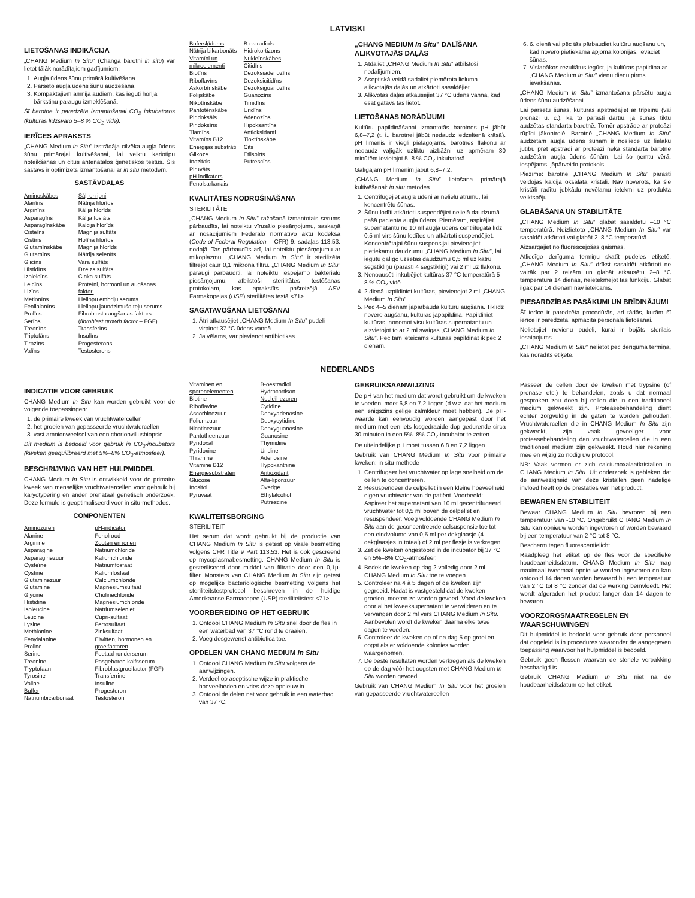LATVISKI
LIETOŠANAS INDIKĀCIJA
„CHANG Medium In Situ” (Changa barotni in situ) var lietot tālāk norādītajiem gadījumiem:
1. Augļa ūdens šūnu primārā kultivēšana.
2. Pārsēto augļa ūdens šūnu audzēšana.
3. Kompaktajiem amnija audiem, kas iegūti horija bārkstiņu paraugu izmeklēšanā.
Šī barotne ir paredzēta izmantošanai CO<sub>2</sub> inkubatoros (kultūras līdzsvaro 5–8 % CO<sub>2</sub> vidē).
IERĪCES APRAKSTS
„CHANG Medium In Situ” izstrādāja cilvēka augļa ūdens šūnu primārajai kultivēšanai, lai veiktu kariotipu noteikšanas un citus antenatālos ģenētiskos testus. Šīs sastāvs ir optimizēts izmantošanai ar in situ metodēm.
SASTĀVDAĻAS
| Aminoskābes Alanīns Arginīns Asparagīns Asparagīnskābe Cisteīns Cistīns Glutamīnskābe Glutamīns Glicīns Histidīns Izoleicīns Leicīns Lizīns Metionīns Fenilalanīns Prolīns Serīns Treonīns Triptofāns Tirozīns Valīns Bufersķīdums Nātrija bikarbonāts Vitamīni un mikroelementi Biotīns Riboflavīns Askorbīnskābe Folijskābe Nikotīnskābe Pantotēnskābe Piridoksāls Piridoksīns Tiamīns Vitamīns B12 Enerģijas substrāti Glikoze Inozitols Piruvāts pH indikators Fenolsarkanais | Sāļi un joni Nātrija hlorīds Kālija hlorīds Kālija fosfāts Kalcija hlorīds Magnija sulfāts Holīna hlorīds Magnija hlorīds Nātrija selenīts Vara sulfāts Dzelzs sulfāts Cinka sulfāts Proteīni, hormoni un augšanas faktori Liellopu embriju serums Liellopu jaundzimušo teļu serums Fibroblastu augšanas faktors ( fibroblast growth factor – FGF) Transferīns Insulīns Progesterons Testosterons B-estradiols Hidrokortizons Nukleīnskābes Citidīns Dezoksiadenozīns Dezoksicitidīns Dezoksiguanozīns Guanozīns Timidīns Uridīns Adenozīns Hipoksantīns Antioksidanti Tioktīnskābe Cits Etilspirts Putrescīns |
KVALITĀTES NODROŠINĀŠANA
STERILITĀTE
„CHANG Medium In Situ” ražošanā izmantotais serums pārbaudīts, lai noteiktu vīrusālo piesārņojumu, saskaņā ar nosacījumiem Federālo normatīvo aktu kodeksa (Code of Federal Regulation – CFR) 9. sadaļas 113.53. nodaļā. Tas pārbaudīts arī, lai noteiktu piesārņojumu ar mikoplazmu. „CHANG Medium In Situ” ir sterilizēta filtrējot caur 0,1 mikrona filtru. „CHANG Medium In Situ” paraugi pārbaudīti, lai noteiktu iespējamo baktēriālo piesārņojumu, atbilstoši sterilitātes testēšanas protokolam, kas aprakstīts pašreizējā ASV Farmakopejas (USP) sterilitātes testā <71>.
SAGATAVOŠANA LIETOŠANAI
1. Ātri atkausējiet „CHANG Medium In Situ” pudeli virpinot 37 °C ūdens vannā.
2. Ja vēlams, var pievienot antibiotikas.
„CHANG MEDIUM In Situ” DALĪŠANA ALIKVOTAJĀS DAĻĀS
1. Atdaliet „CHANG Medium In Situ” atbilstoši nodalījumiem.
2. Aseptiskā veidā sadaliet piemērota lieluma alikvotajās daļās un atkārtoti sasaldējiet.
3. Alikvotās daļas atkausējiet 37 °C ūdens vannā, kad esat gatavs tās lietot.
LIETOŠANAS NORĀDĪJUMI
Kultūru papildināšanai izmantotās barotnes pH jābūt 6,8–7,2 (t. i., barotnei jābūt nedaudz iedzeltenā krāsā). pH līmenis ir viegli pielāgojams, barotnes flakonu ar nedaudz vaļīgāk uzliktu aizbāžni uz apmēram 30 minūtēm ievietojot 5–8 % CO<sub>2</sub> inkubatorā.
Galīgajam pH līmenim jābūt 6,8–7,2.
„CHANG Medium In Situ” lietošana primārajā kultivēšanai: in situ metodes
1. Centrifugējiet augļa ūdeni ar nelielu ātrumu, lai koncentrētu šūnas.
2. Šūnu lodīti atkārtoti suspendējiet nelielā daudzumā pašā pacienta augļa ūdens. Piemēram, aspirējiet supernatantu no 10 ml augļa ūdens centrifugāta līdz 0,5 ml virs šūnu lodītes un atkārtoti suspendējiet. Koncentrētajai šūnu suspensijai pievienojiet pietiekamu daudzumu „CHANG Medium In Situ”, lai iegūtu galīgo uzsētās daudzumu 0,5 ml uz katru segstikliņu (parasti 4 segstikliņi) vai 2 ml uz flakonu.
3. Nenoausēti inkubējiet kultūras 37 °C temperatūrā 5–8 % CO<sub>2</sub> vidē.
4. 2 dienā uzpildiniet kultūras, pievienojot 2 ml „CHANG Medium In Situ”.
5. Pēc 4–5 dienām jāpārbauda kultūru augšana. Tiklīdz novēro augšanu, kultūras jāpapildina. Papildiniet kultūras, noņemot visu kultūras supernatantu un aizvietojot to ar 2 ml svaigas „CHANG Medium In Situ”. Pēc tam ieteicams kultūras papildināt ik pēc 2 dienām.
6. 6. dienā vai pēc tās pārbaudiet kultūru augšanu un, kad novēro pietiekama apjoma kolonijas, ievāciet šūnas.
7. Vislabākos rezultātus iegūst, ja kultūras papildina ar „CHANG Medium In Situ” vienu dienu pirms ievākšanas.
„CHANG Medium In Situ” izmantošana pārsētu augļa ūdens šūnu audzēšanai
Lai pārsētu šūnas, kultūras apstrādājiet ar tripsīnu (vai pronāzi u. c.), kā to parasti dartīu, ja šūnas tiktu audzētas standarta barotnē. Tomēr apstrāde ar proteāzi rūpīgi jākontrolē. Barotnē „CHANG Medium In Situ” audzētām augļa ūdens šūnām ir nosliece uz lielāku jutību pret apstrādi ar proteāzi nekā standarta barotnē audzētām augļa ūdens šūnām. Lai šo ņemtu vērā, iespējams, jāpārveido protokols.
Piezīme: barotnē „CHANG Medium In Situ” parasti veidojas kalcija oksalāta kristāli. Nav novērots, ka šie kristāli radītu jebkādu nevēlamu ietekmi uz produkta veiktspēju.
GLABĀŠANA UN STABILITĀTE
„CHANG Medium In Situ” glabāt sasaldētu –10 °C temperatūrā. Neizlietoto „CHANG Medium In Situ” var sasaldēt atkārtoti vai glabāt 2–8 °C temperatūrā.
Aizsargājiet no fluorescējošas gaismas.
Atliecīgo derīguma termiņu skatīt pudeles etiķetē. „CHANG Medium In Situ” drīkst sasaldēt atkārtoti ne vairāk par 2 reizēm un glabāt atkausētu 2–8 °C temperatūrā 14 dienas, neietekmējot tās funkciju. Glabāt ilgāk par 14 dienām nav ieteicams.
PIESARDZĪBAS PASĀKUMI UN BRĪDINĀJUMI
Šī ierīce ir paredzēta procedūrās, arī tādās, kurām šī ierīce ir paredzēta, apmācīta personāla lietošanai.
Nelietojiet nevienu pudeli, kurai ir bojāts sterilais iesaiņojums.
„CHANG Medium In Situ” nelietot pēc derīguma termiņa, kas norādīts etiķetē.
NEDERLANDS
INDICATIE VOOR GEBRUIK
CHANG Medium In Situ kan worden gebruikt voor de volgende toepassingen:
1. de primaire kweek van vruchtwatercellen
2. het groeien van gepasseerde vruchtwatercellen
3. vast amnionweefsel van een chorionvillusbiopsie.
Dit medium is bedoeld voor gebruik in CO<sub>2</sub>-incubators (kweken geëquilibreerd met 5%–8% CO<sub>2</sub>-atmosfeer).
BESCHRIJVING VAN HET HULPMIDDEL
CHANG Medium In Situ is ontwikkeld voor de primaire kweek van menselijke vruchtwatercellen voor gebruik bij karyotypering en ander prenataal genetisch onderzoek. Deze formule is geoptimaliseerd voor in situ-methodes.
COMPONENTEN
| Aminozuren Alanine Arginine Asparagine Asparaginezuur Cysteïne Cystine Glutaminezuur Glutamine Glycine Histidine Isoleucine Leucine Lysine Methionine Fenylalanine Proline Serine Treonine Tryptofaan Tyrosine Valine Buffer Natriumbicarbonaat Vitaminen en sporenelementen Biotine Riboflavine Ascorbinezuur Foliumzuur Nicotinezuur Pantotheenzuur Pyridoxal Pyridoxine Thiamine Vitamine B12 Energiesubstraten Glucose Inositol Pyruvaat | pH-indicator Fenolrood Zouten en ionen Natriumchloride Kaliumchloride Natriumfosfaat Kaliumfosfaat Calciumchloride Magnesiumsulfaat Cholinechloride Magnesiumchloride Natriumseleniet Cupri-sulfaat Ferrosulfaat Zinksulfaat Eiwitten, hormonen en groeifactoren Foetaal runderserum Pasgeboren kalfsserum Fibroblastgroeifactor (FGF) Transferrine Insuline Progesteron Testosteron B-oestradiol Hydrocortison Nucleïnezuren Cytidine Deoxyadenosine Deoxycytidine Deoxyguanosine Guanosine Thymidine Uridine Adenosine Hypoxanthine Antioxidant Alfa-liponzuur Overige Ethylalcohol Putrescine |
KWALITEITSBORGING
STERILITEIT
Het serum dat wordt gebruikt bij de productie van CHANG Medium In Situ is getest op virale besmetting volgens CFR Title 9 Part 113.53. Het is ook gescreend op mycoplasmabesmetting. CHANG Medium In Situ is gesteriliseerd door middel van filtratie door een 0,1μ-filter. Monsters van CHANG Medium In Situ zijn getest op mogelijke bacteriologische besmetting volgens het steriliteitstestprotocol beschreven in de huidige Amerikaanse Farmacopee (USP) steriliteitstest <71>.
VOORBEREIDING OP HET GEBRUIK
1. Ontdooi CHANG Medium In Situ snel door de fles in een waterbad van 37 °C rond te draaien.
2. Voeg desgewenst antibiotica toe.
OPDELEN VAN CHANG MEDIUM In Situ
1. Ontdooi CHANG Medium In Situ volgens de aanwijzingen.
2. Verdeel op aseptische wijze in praktische hoeveelheden en vries deze opnieuw in.
3. Ontdooi de delen net voor gebruik in een waterbad van 37 °C.
GEBRUIKSAANWIJZING
De pH van het medium dat wordt gebruikt om de kweken te voeden, moet 6,8 en 7,2 liggen (d.w.z. dat het medium een enigszins gelige zalmkleur moet hebben). De pH-waarde kan eenvoudig worden aangepast door het medium met een iets losgedraaide dop gedurende circa 30 minuten in een 5%–8% CO<sub>2</sub>-incubator te zetten.
De uiteindelijke pH moet tussen 6,8 en 7,2 liggen.
Gebruik van CHANG Medium In Situ voor primaire kweken: in situ-methode
1. Centrifugeer het vruchtwater op lage snelheid om de cellen te concentreren.
2. Resuspendeer de celpellet in een kleine hoeveelheid eigen vruchtwater van de patiënt. Voorbeeld: Aspireer het supernatant van 10 ml gecentrifugeerd vruchtwater tot 0,5 ml boven de celpellet en resuspendeer. Voeg voldoende CHANG Medium In Situ aan de geconcentreerde celsuspensie toe tot een eindvolume van 0,5 ml per dekglaasje (4 dekglaasjes in totaal) of 2 ml per flesje is verkregen.
3. Zet de kweken ongestoord in de incubator bij 37 °C en 5%–8% CO<sub>2</sub>-atmosfeer.
4. Bedek de kweken op dag 2 volledig door 2 ml CHANG Medium In Situ toe te voegen.
5. Controleer na 4 à 5 dagen of de kweken zijn gegroeid. Nadat is vastgesteld dat de kweken groeien, moeten ze worden gevoed. Voed de kweken door al het kweeksupernatant te verwijderen en te vervangen door 2 ml vers CHANG Medium In Situ. Aanbevolen wordt de kweken daarna elke twee dagen te voeden.
6. Controleer de kweken op of na dag 5 op groei en oogst als er voldoende kolonies worden waargenomen.
7. De beste resultaten worden verkregen als de kweken op de dag vóór het oogsten met CHANG Medium In Situ worden gevoed.
Gebruik van CHANG Medium In Situ voor het groeien van gepasseerde vruchtwatercellen
Passeer de cellen door de kweken met trypsine (of pronase etc.) te behandelen, zoals u dat normaal gesproken zou doen bij cellen die in een traditioneel medium gekweekt zijn. Proteasebehandeling dient echter zorgvuldig in de gaten te worden gehouden. Vruchtwatercellen die in CHANG Medium In Situ zijn gekweekt, zijn vaak gevoeliger voor proteasebehandeling dan vruchtwatercellen die in een traditioneel medium zijn gekweekt. Houd hier rekening mee en wijzig zo nodig uw protocol.
NB: Vaak vormen er zich calciumoxalaatkristallen in CHANG Medium In Situ. Uit onderzoek is gebleken dat de aanwezigheid van deze kristallen geen nadelige invloed heeft op de prestaties van het product.
BEWAREN EN STABILITEIT
Bewaar CHANG Medium In Situ bevroren bij een temperatuur van -10 °C. Ongebruikt CHANG Medium In Situ kan opnieuw worden ingevroren of worden bewaard bij een temperatuur van 2 °C tot 8 °C.
Bescherm tegen fluorescentielicht.
Raadpleeg het etiket op de fles voor de specifieke houdbaarheidsdatum. CHANG Medium In Situ mag maximaal tweemaal opnieuw worden ingevroren en kan ontdooid 14 dagen worden bewaard bij een temperatuur van 2 °C tot 8 °C zonder dat de werking beïnvloedt. Het wordt afgeraden het product langer dan 14 dagen te bewaren.
VOORZORGSMAATREGELEN EN WAARSCHUWINGEN
Dit hulpmiddel is bedoeld voor gebruik door personeel dat opgeleid is in procedures waaronder de aangegeven toepassing waarvoor het hulpmiddel is bedoeld.
Gebruik geen flessen waarvan de steriele verpakking beschadigd is.
Gebruik CHANG Medium In Situ niet na de houdbaarheidsdatum op het etiket.